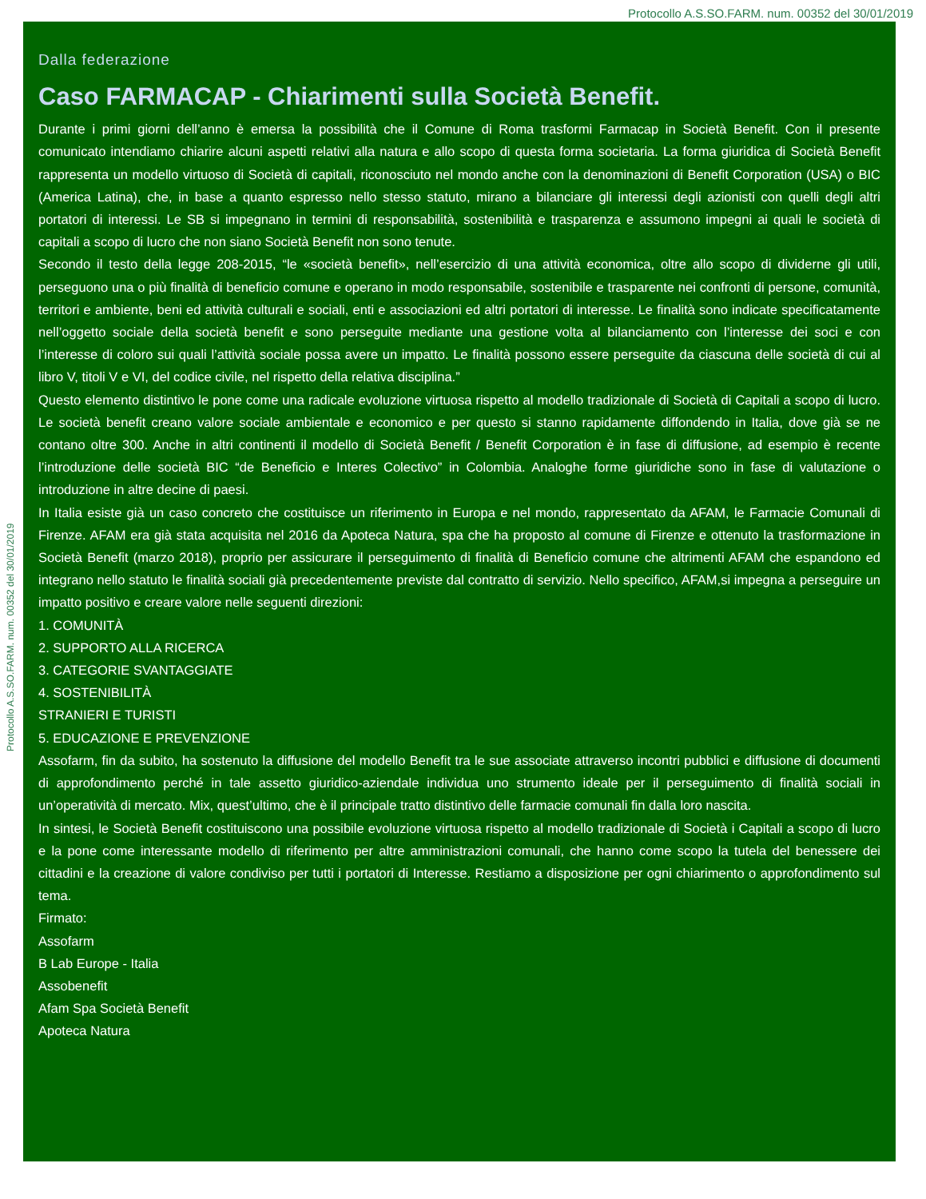Protocollo A.S.SO.FARM. num. 00352 del 30/01/2019
Protocollo A.S.SO.FARM. num. 00352 del 30/01/2019
Dalla federazione
Caso FARMACAP - Chiarimenti sulla Società Benefit.
Durante i primi giorni dell’anno è emersa la possibilità che il Comune di Roma trasformi Farmacap in Società Benefit. Con il presente comunicato intendiamo chiarire alcuni aspetti relativi alla natura e allo scopo di questa forma societaria. La forma giuridica di Società Benefit rappresenta un modello virtuoso di Società di capitali, riconosciuto nel mondo anche con la denominazioni di Benefit Corporation (USA) o BIC (America Latina), che, in base a quanto espresso nello stesso statuto, mirano a bilanciare gli interessi degli azionisti con quelli degli altri portatori di interessi. Le SB si impegnano in termini di responsabilità, sostenibilità e trasparenza e assumono impegni ai quali le società di capitali a scopo di lucro che non siano Società Benefit non sono tenute.
Secondo il testo della legge 208-2015, “le «società benefit», nell’esercizio di una attività economica, oltre allo scopo di dividerne gli utili, perseguono una o più finalità di beneficio comune e operano in modo responsabile, sostenibile e trasparente nei confronti di persone, comunità, territori e ambiente, beni ed attività culturali e sociali, enti e associazioni ed altri portatori di interesse. Le finalità sono indicate specificatamente nell’oggetto sociale della società benefit e sono perseguite mediante una gestione volta al bilanciamento con l’interesse dei soci e con l’interesse di coloro sui quali l’attività sociale possa avere un impatto. Le finalità possono essere perseguite da ciascuna delle società di cui al libro V, titoli V e VI, del codice civile, nel rispetto della relativa disciplina.”
Questo elemento distintivo le pone come una radicale evoluzione virtuosa rispetto al modello tradizionale di Società di Capitali a scopo di lucro. Le società benefit creano valore sociale ambientale e economico e per questo si stanno rapidamente diffondendo in Italia, dove già se ne contano oltre 300. Anche in altri continenti il modello di Società Benefit / Benefit Corporation è in fase di diffusione, ad esempio è recente l’introduzione delle società BIC “de Beneficio e Interes Colectivo” in Colombia. Analoghe forme giuridiche sono in fase di valutazione o introduzione in altre decine di paesi.
In Italia esiste già un caso concreto che costituisce un riferimento in Europa e nel mondo, rappresentato da AFAM, le Farmacie Comunali di Firenze. AFAM era già stata acquisita nel 2016 da Apoteca Natura, spa che ha proposto al comune di Firenze e ottenuto la trasformazione in Società Benefit (marzo 2018), proprio per assicurare il perseguimento di finalità di Beneficio comune che altrimenti AFAM che espandono ed integrano nello statuto le finalità sociali già precedentemente previste dal contratto di servizio. Nello specifico, AFAM,si impegna a perseguire un impatto positivo e creare valore nelle seguenti direzioni:
1. COMUNITÀ
2. SUPPORTO ALLA RICERCA
3. CATEGORIE SVANTAGGIATE
4. SOSTENIBILITÀ
STRANIERI E TURISTI
5. EDUCAZIONE E PREVENZIONE
Assofarm, fin da subito, ha sostenuto la diffusione del modello Benefit tra le sue associate attraverso incontri pubblici e diffusione di documenti di approfondimento perché in tale assetto giuridico-aziendale individua uno strumento ideale per il perseguimento di finalità sociali in un’operatività di mercato. Mix, quest’ultimo, che è il principale tratto distintivo delle farmacie comunali fin dalla loro nascita.
In sintesi, le Società Benefit costituiscono una possibile evoluzione virtuosa rispetto al modello tradizionale di Società i Capitali a scopo di lucro e la pone come interessante modello di riferimento per altre amministrazioni comunali, che hanno come scopo la tutela del benessere dei cittadini e la creazione di valore condiviso per tutti i portatori di Interesse. Restiamo a disposizione per ogni chiarimento o approfondimento sul tema.
Firmato:
Assofarm
B Lab Europe - Italia
Assobenefit
Afam Spa Società Benefit
Apoteca Natura